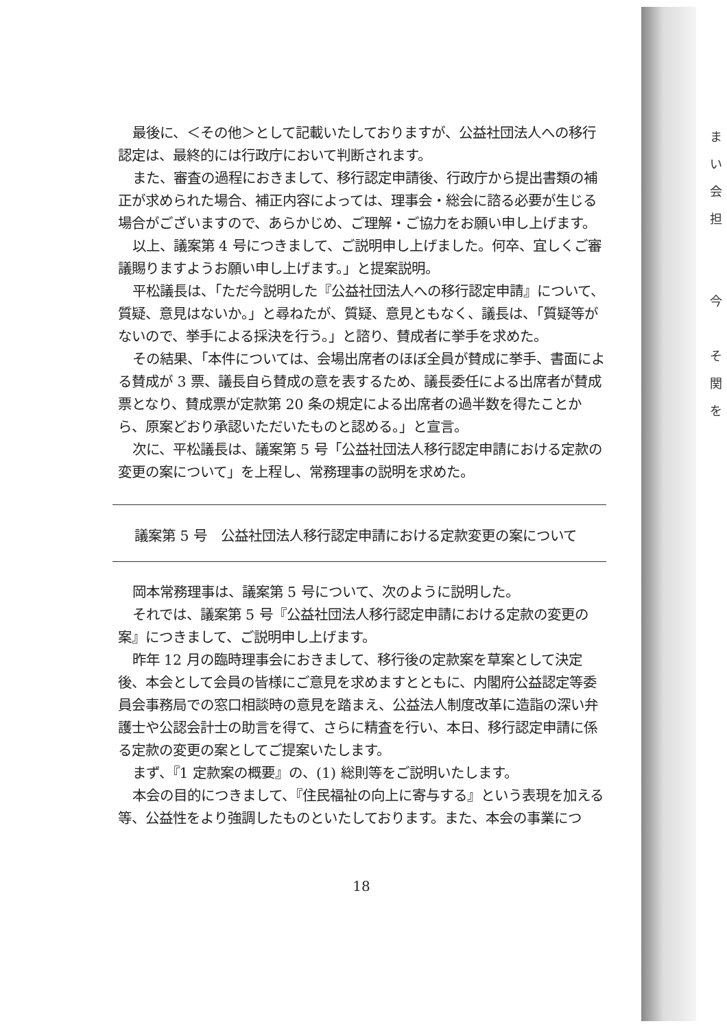最後に、＜その他＞として記載いたしておりますが、公益社団法人への移行認定は、最終的には行政庁において判断されます。
また、審査の過程におきまして、移行認定申請後、行政庁から提出書類の補正が求められた場合、補正内容によっては、理事会・総会に諮る必要が生じる場合がございますので、あらかじめ、ご理解・ご協力をお願い申し上げます。
以上、議案第 4 号につきまして、ご説明申し上げました。何卒、宜しくご審議賜りますようお願い申し上げます。」と提案説明。
平松議長は、「ただ今説明した『公益社団法人への移行認定申請』について、質疑、意見はないか。」と尋ねたが、質疑、意見ともなく、議長は、「質疑等がないので、挙手による採決を行う。」と諮り、賛成者に挙手を求めた。
その結果、「本件については、会場出席者のほぼ全員が賛成に挙手、書面による賛成が 3 票、議長自ら賛成の意を表するため、議長委任による出席者が賛成票となり、賛成票が定款第 20 条の規定による出席者の過半数を得たことから、原案どおり承認いただいたものと認める。」と宣言。
次に、平松議長は、議案第 5 号「公益社団法人移行認定申請における定款の変更の案について」を上程し、常務理事の説明を求めた。
議案第 5 号　公益社団法人移行認定申請における定款変更の案について
岡本常務理事は、議案第 5 号について、次のように説明した。
それでは、議案第 5 号『公益社団法人移行認定申請における定款の変更の案』につきまして、ご説明申し上げます。
昨年 12 月の臨時理事会におきまして、移行後の定款案を草案として決定後、本会として会員の皆様にご意見を求めますとともに、内閣府公益認定等委員会事務局での窓口相談時の意見を踏まえ、公益法人制度改革に造詣の深い弁護士や公認会計士の助言を得て、さらに精査を行い、本日、移行認定申請に係る定款の変更の案としてご提案いたします。
まず、『1 定款案の概要』の、(1) 総則等をご説明いたします。
本会の目的につきまして、『住民福祉の向上に寄与する』という表現を加える等、公益性をより強調したものといたしております。また、本会の事業につ
18
ま
い
会
担
今
そ
関
を